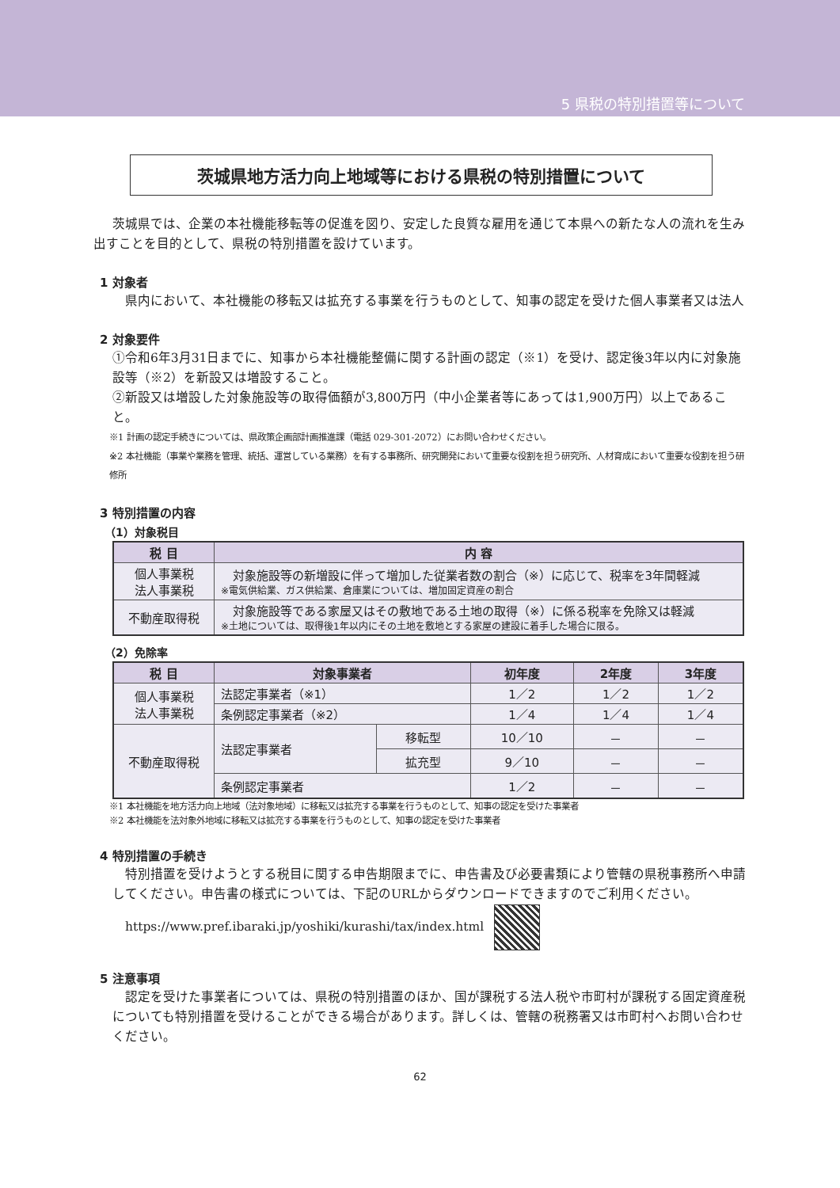5 県税の特別措置等について
茨城県地方活力向上地域等における県税の特別措置について
茨城県では、企業の本社機能移転等の促進を図り、安定した良質な雇用を通じて本県への新たな人の流れを生み出すことを目的として、県税の特別措置を設けています。
1 対象者
県内において、本社機能の移転又は拡充する事業を行うものとして、知事の認定を受けた個人事業者又は法人
2 対象要件
①令和6年3月31日までに、知事から本社機能整備に関する計画の認定（※1）を受け、認定後3年以内に対象施設等（※2）を新設又は増設すること。
②新設又は増設した対象施設等の取得価額が3,800万円（中小企業者等にあっては1,900万円）以上であること。
※1 計画の認定手続きについては、県政策企画部計画推進課（電話 029-301-2072）にお問い合わせください。
※2 本社機能（事業や業務を管理、統括、運営している業務）を有する事務所、研究開発において重要な役割を担う研究所、人材育成において重要な役割を担う研修所
3 特別措置の内容
（1）対象税目
| 税 目 | 内 容 |
| --- | --- |
| 個人事業税 法人事業税 | 対象施設等の新増設に伴って増加した従業者数の割合（※）に応じて、税率を3年間軽減 ※電気供給業、ガス供給業、倉庫業については、増加固定資産の割合 |
| 不動産取得税 | 対象施設等である家屋又はその敷地である土地の取得（※）に係る税率を免除又は軽減 ※土地については、取得後1年以内にその土地を敷地とする家屋の建設に着手した場合に限る。 |
（2）免除率
| 税 目 | 対象事業者 | | 初年度 | 2年度 | 3年度 |
| --- | --- | --- | --- | --- | --- |
| 個人事業税 法人事業税 | 法認定事業者（※1） | | 1／2 | 1／2 | 1／2 |
| | 条例認定事業者（※2） | | 1／4 | 1／4 | 1／4 |
| 不動産取得税 | 法認定事業者 | 移転型 | 10／10 | － | － |
| | | 拡充型 | 9／10 | － | － |
| | 条例認定事業者 | | 1／2 | － | － |
※1 本社機能を地方活力向上地域（法対象地域）に移転又は拡充する事業を行うものとして、知事の認定を受けた事業者
※2 本社機能を法対象外地域に移転又は拡充する事業を行うものとして、知事の認定を受けた事業者
4 特別措置の手続き
特別措置を受けようとする税目に関する申告期限までに、申告書及び必要書類により管轄の県税事務所へ申請してください。申告書の様式については、下記のURLからダウンロードできますのでご利用ください。
https://www.pref.ibaraki.jp/yoshiki/kurashi/tax/index.html
5 注意事項
認定を受けた事業者については、県税の特別措置のほか、国が課税する法人税や市町村が課税する固定資産税についても特別措置を受けることができる場合があります。詳しくは、管轄の税務署又は市町村へお問い合わせください。
62